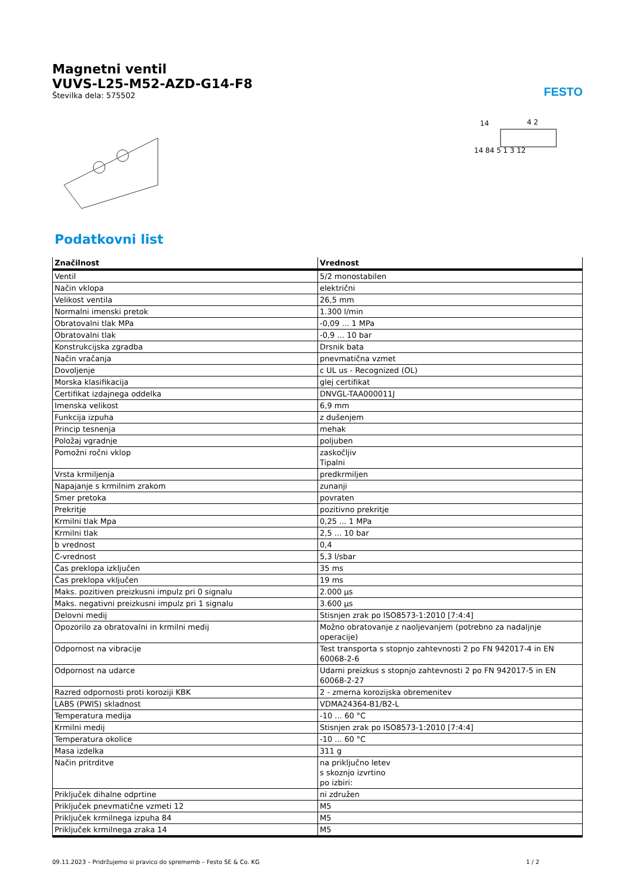Magnetni ventil
VUVS-L25-M52-AZD-G14-F8
Številka dela: 575502
FESTO
14
4 2
14 84 5 1 3 12
Podatkovni list
| Značilnost | Vrednost |
| --- | --- |
| Ventil | 5/2 monostabilen |
| Način vklopa | električni |
| Velikost ventila | 26,5 mm |
| Normalni imenski pretok | 1.300 l/min |
| Obratovalni tlak MPa | -0,09 ... 1 MPa |
| Obratovalni tlak | -0,9 ... 10 bar |
| Konstrukcijska zgradba | Drsnik bata |
| Način vračanja | pnevmatična vzmet |
| Dovoljenje | c UL us - Recognized (OL) |
| Morska klasifikacija | glej certifikat |
| Certifikat izdajnega oddelka | DNVGL-TAA000011J |
| Imenska velikost | 6,9 mm |
| Funkcija izpuha | z dušenjem |
| Princip tesnenja | mehak |
| Položaj vgradnje | poljuben |
| Pomožni ročni vklop | zaskočljiv Tipalni |
| Vrsta krmiljenja | predkrmiljen |
| Napajanje s krmilnim zrakom | zunanji |
| Smer pretoka | povraten |
| Prekritje | pozitivno prekritje |
| Krmilni tlak Mpa | 0,25 ... 1 MPa |
| Krmilni tlak | 2,5 ... 10 bar |
| b vrednost | 0,4 |
| C-vrednost | 5,3 l/sbar |
| Čas preklopa izključen | 35 ms |
| Čas preklopa vključen | 19 ms |
| Maks. pozitiven preizkusni impulz pri 0 signalu | 2.000 µs |
| Maks. negativni preizkusni impulz pri 1 signalu | 3.600 µs |
| Delovni medij | Stisnjen zrak po ISO8573-1:2010 [7:4:4] |
| Opozorilo za obratovalni in krmilni medij | Možno obratovanje z naoljevanjem (potrebno za nadaljnje operacije) |
| Odpornost na vibracije | Test transporta s stopnjo zahtevnosti 2 po FN 942017-4 in EN 60068-2-6 |
| Odpornost na udarce | Udarni preizkus s stopnjo zahtevnosti 2 po FN 942017-5 in EN 60068-2-27 |
| Razred odpornosti proti koroziji KBK | 2 - zmerna korozijska obremenitev |
| LABS (PWIS) skladnost | VDMA24364-B1/B2-L |
| Temperatura medija | -10 ... 60 °C |
| Krmilni medij | Stisnjen zrak po ISO8573-1:2010 [7:4:4] |
| Temperatura okolice | -10 ... 60 °C |
| Masa izdelka | 311 g |
| Način pritrditve | na priključno letev s skoznjo izvrtino po izbiri: |
| Priključek dihalne odprtine | ni združen |
| Priključek pnevmatične vzmeti 12 | M5 |
| Priključek krmilnega izpuha 84 | M5 |
| Priključek krmilnega zraka 14 | M5 |
09.11.2023 – Pridržujemo si pravico do sprememb – Festo SE & Co. KG 1 / 2